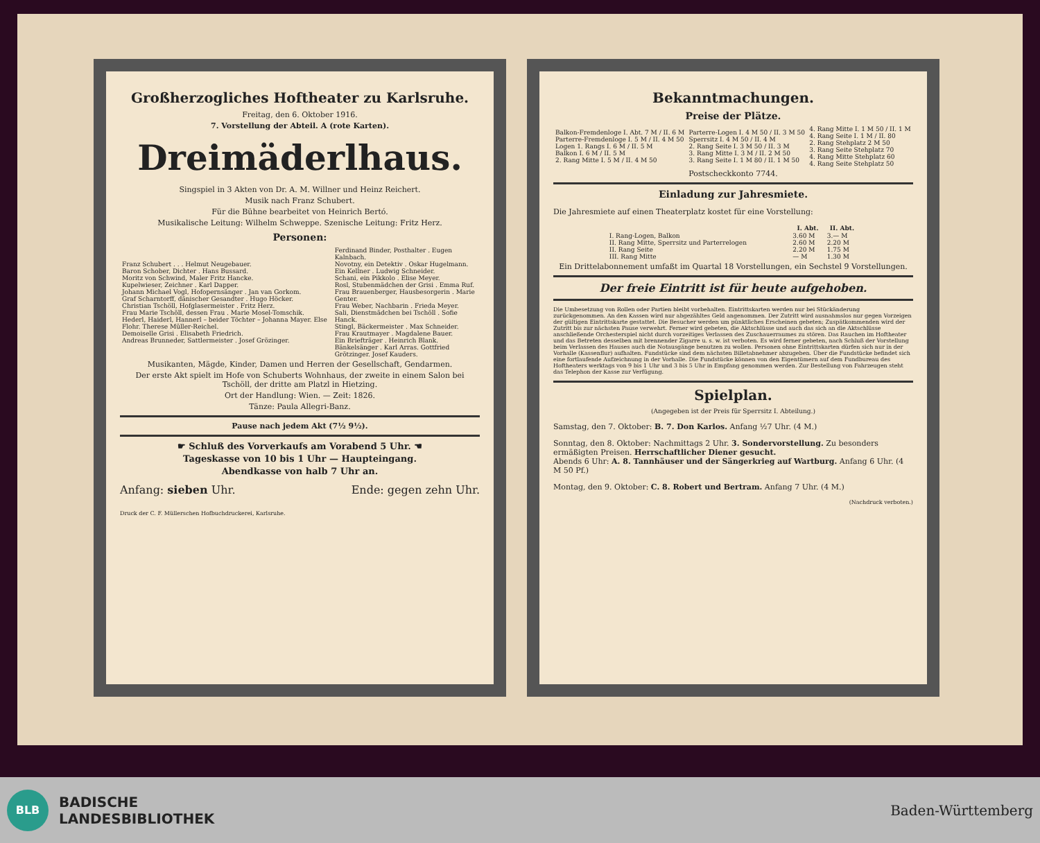Großherzogliches Hoftheater zu Karlsruhe.
Freitag, den 6. Oktober 1916.
7. Vorstellung der Abteil. A (rote Karten).
Dreimäderlhaus.
Singspiel in 3 Akten von Dr. A. M. Willner und Heinz Reichert.
Musik nach Franz Schubert.
Für die Bühne bearbeitet von Heinrich Bertó.
Musikalische Leitung: Wilhelm Schweppe. Szenische Leitung: Fritz Herz.
Personen:
| Franz Schubert . . . Helmut Neugebauer. Baron Schober, Dichter . Hans Bussard. Moritz von Schwind, Maler Fritz Hancke. Kupelwieser, Zeichner . Karl Dapper. Johann Michael Vogl, Hofopernsänger . Jan van Gorkom. Graf Scharntorff, dänischer Gesandter . Hugo Höcker. Christian Tschöll, Hofglasermeister . Fritz Herz. Frau Marie Tschöll, dessen Frau . Marie Mosel-Tomschik. Hederl, Haiderl, Hannerl – beider Töchter – Johanna Mayer. Else Flohr. Therese Müller-Reichel. Demoiselle Grisi . Elisabeth Friedrich. Andreas Brunneder, Sattlermeister . Josef Grözinger. | Ferdinand Binder, Posthalter . Eugen Kalnbach. Novotny, ein Detektiv . Oskar Hugelmann. Ein Kellner . Ludwig Schneider. Schani, ein Pikkolo . Elise Meyer. Rosl, Stubenmädchen der Grisi . Emma Ruf. Frau Brauenberger, Hausbesorgerin . Marie Genter. Frau Weber, Nachbarin . Frieda Meyer. Sali, Dienstmädchen bei Tschöll . Sofie Hanck. Stingl, Bäckermeister . Max Schneider. Frau Krautmayer . Magdalene Bauer. Ein Briefträger . Heinrich Blank. Bänkelsänger . Karl Arras. Gottfried Grötzinger. Josef Kauders. |
Musikanten, Mägde, Kinder, Damen und Herren der Gesellschaft, Gendarmen.
Der erste Akt spielt im Hofe von Schuberts Wohnhaus, der zweite in einem Salon bei Tschöll, der dritte am Platzl in Hietzing.
Ort der Handlung: Wien. — Zeit: 1826.
Tänze: Paula Allegri-Banz.
Pause nach jedem Akt (7½ 9½).
☛ Schluß des Vorverkaufs am Vorabend 5 Uhr. ☚
Tageskasse von 10 bis 1 Uhr — Haupteingang.
Abendkasse von halb 7 Uhr an.
Anfang: sieben Uhr. Ende: gegen zehn Uhr.
Druck der C. F. Müllerschen Hofbuchdruckerei, Karlsruhe.
Bekanntmachungen.
Preise der Plätze.
| Balkon-Fremdenloge I. Abt. 7 M / II. 6 M Parterre-Fremdenloge I. 5 M / II. 4 M 50 Logen 1. Rangs I. 6 M / II. 5 M Balkon I. 6 M / II. 5 M 2. Rang Mitte I. 5 M / II. 4 M 50 | Parterre-Logen I. 4 M 50 / II. 3 M 50 Sperrsitz I. 4 M 50 / II. 4 M 2. Rang Seite I. 3 M 50 / II. 3 M 3. Rang Mitte I. 3 M / II. 2 M 50 3. Rang Seite I. 1 M 80 / II. 1 M 50 | 4. Rang Mitte I. 1 M 50 / II. 1 M 4. Rang Seite I. 1 M / II. 80 2. Rang Stehplatz 2 M 50 3. Rang Seite Stehplatz 70 4. Rang Mitte Stehplatz 60 4. Rang Seite Stehplatz 50 |
Postscheckkonto 7744.
Einladung zur Jahresmiete.
Die Jahresmiete auf einen Theaterplatz kostet für eine Vorstellung:
| | I. Abt. | II. Abt. |
| --- | --- | --- |
| I. Rang-Logen, Balkon | 3.60 M | 3.— M |
| II. Rang Mitte, Sperrsitz und Parterrelogen | 2.60 M | 2.20 M |
| II. Rang Seite | 2.20 M | 1.75 M |
| III. Rang Mitte | — M | 1.30 M |
Ein Drittelabonnement umfaßt im Quartal 18 Vorstellungen, ein Sechstel 9 Vorstellungen.
Der freie Eintritt ist für heute aufgehoben.
Die Umbesetzung von Rollen oder Partien bleibt vorbehalten. Eintrittskarten werden nur bei Stückänderung zurückgenommen. An den Kassen wird nur abgezähltes Geld angenommen. Der Zutritt wird ausnahmslos nur gegen Vorzeigen der gültigen Eintrittskarte gestattet. Die Besucher werden um pünktliches Erscheinen gebeten; Zuspätkommenden wird der Zutritt bis zur nächsten Pause verwehrt. Ferner wird gebeten, die Aktschlüsse und auch das sich an die Aktschlüsse anschließende Orchesterspiel nicht durch vorzeitiges Verlassen des Zuschauerraumes zu stören. Das Rauchen im Hoftheater und das Betreten desselben mit brennender Zigarre u. s. w. ist verboten. Es wird ferner gebeten, nach Schluß der Vorstellung beim Verlassen des Hauses auch die Notausgänge benutzen zu wollen. Personen ohne Eintrittskarten dürfen sich nur in der Vorhalle (Kassenflur) aufhalten. Fundstücke sind dem nächsten Billetabnehmer abzugeben. Über die Fundstücke befindet sich eine fortlaufende Aufzeichnung in der Vorhalle. Die Fundstücke können von den Eigentümern auf dem Fundbureau des Hoftheaters werktags von 9 bis 1 Uhr und 3 bis 5 Uhr in Empfang genommen werden. Zur Bestellung von Fahrzeugen steht das Telephon der Kasse zur Verfügung.
Spielplan.
(Angegeben ist der Preis für Sperrsitz I. Abteilung.)
Samstag, den 7. Oktober: B. 7. Don Karlos. Anfang ½7 Uhr. (4 M.)
Sonntag, den 8. Oktober: Nachmittags 2 Uhr. 3. Sondervorstellung. Zu besonders ermäßigten Preisen. Herrschaftlicher Diener gesucht.
Abends 6 Uhr: A. 8. Tannhäuser und der Sängerkrieg auf Wartburg. Anfang 6 Uhr. (4 M 50 Pf.)
Montag, den 9. Oktober: C. 8. Robert und Bertram. Anfang 7 Uhr. (4 M.)
(Nachdruck verboten.)
BLB
BADISCHE
LANDESBIBLIOTHEK
Baden-Württemberg